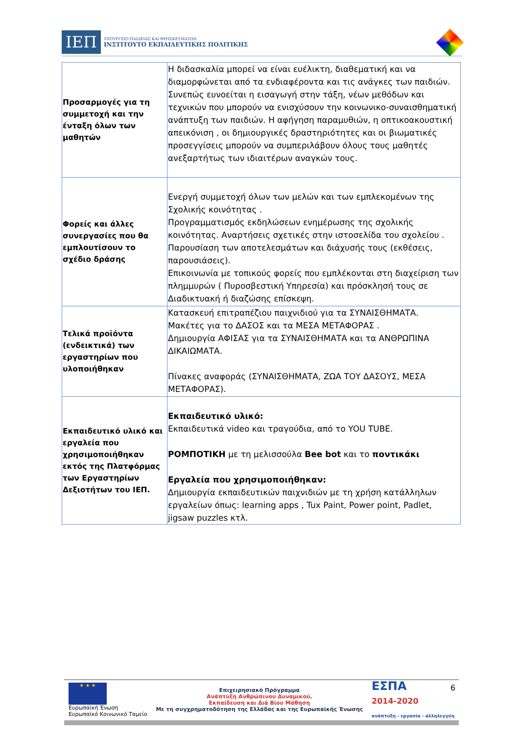ΙΕΠ
ΥΠΟΥΡΓΕΙΟ ΠΑΙΔΕΙΑΣ ΚΑΙ ΘΡΗΣΚΕΥΜΑΤΩΝ
ΙΝΣΤΙΤΟΥΤΟ ΕΚΠΑΙΔΕΥΤΙΚΗΣ ΠΟΛΙΤΙΚΗΣ
| Προσαρμογές για τη συμμετοχή και την ένταξη όλων των μαθητών | Η διδασκαλία μπορεί να είναι ευέλικτη, διαθεματική και να διαμορφώνεται από τα ενδιαφέροντα και τις ανάγκες των παιδιών. Συνεπώς ευνοείται η εισαγωγή στην τάξη, νέων μεθόδων και τεχνικών που μπορούν να ενισχύσουν την κοινωνικο-συναισθηματική ανάπτυξη των παιδιών. Η αφήγηση παραμυθιών, η οπτικοακουστική απεικόνιση , οι δημιουργικές δραστηριότητες και οι βιωματικές προσεγγίσεις μπορούν να συμπεριλάβουν όλους τους μαθητές ανεξαρτήτως των ιδιαιτέρων αναγκών τους. |
| Φορείς και άλλες συνεργασίες που θα εμπλουτίσουν το σχέδιο δράσης | Ενεργή συμμετοχή όλων των μελών και των εμπλεκομένων της Σχολικής κοινότητας . Προγραμματισμός εκδηλώσεων ενημέρωσης της σχολικής κοινότητας. Αναρτήσεις σχετικές στην ιστοσελίδα του σχολείου . Παρουσίαση των αποτελεσμάτων και διάχυσής τους (εκθέσεις, παρουσιάσεις). Επικοινωνία με τοπικούς φορείς που εμπλέκονται στη διαχείριση των πλημμυρών ( Πυροσβεστική Υπηρεσία) και πρόσκλησή τους σε Διαδικτυακή ή διαζώσης επίσκεψη. |
| Τελικά προϊόντα (ενδεικτικά) των εργαστηρίων που υλοποιήθηκαν | Κατασκευή επιτραπέζιου παιχνιδιού για τα ΣΥΝΑΙΣΘΗΜΑΤΑ. Μακέτες για το ΔΑΣΟΣ και τα ΜΕΣΑ ΜΕΤΑΦΟΡΑΣ . Δημιουργία ΑΦΙΣΑΣ για τα ΣΥΝΑΙΣΘΗΜΑΤΑ και τα ΑΝΘΡΩΠΙΝΑ ΔΙΚΑΙΩΜΑΤΑ. Πίνακες αναφοράς (ΣΥΝΑΙΣΘΗΜΑΤΑ, ΖΩΑ ΤΟΥ ΔΑΣΟΥΣ, ΜΕΣΑ ΜΕΤΑΦΟΡΑΣ). |
| Εκπαιδευτικό υλικό και εργαλεία που χρησιμοποιήθηκαν εκτός της Πλατφόρμας των Εργαστηρίων Δεξιοτήτων του ΙΕΠ. | Εκπαιδευτικό υλικό: Εκπαιδευτικά video και τραγούδια, από το YOU TUBE. ΡΟΜΠΟΤΙΚΗ με τη μελισσούλα Bee bot και το ποντικάκι Εργαλεία που χρησιμοποιήθηκαν: Δημιουργία εκπαιδευτικών παιχνιδιών με τη χρήση κατάλληλων εργαλείων όπως: learning apps , Tux Paint, Power point, Padlet, jigsaw puzzles κτλ. |
★ ★ ★
Ευρωπαϊκή Ένωση
Ευρωπαϊκό Κοινωνικό Ταμείο
Επιχειρησιακό Πρόγραμμα
Ανάπτυξη Ανθρώπινου Δυναμικού,
Εκπαίδευση και Διά Βίου Μάθηση
Με τη συγχρηματοδότηση της Ελλάδας και της Ευρωπαϊκής Ένωσης
ΕΣΠΑ
2014-2020
ανάπτυξη - εργασία - αλληλεγγύη
6